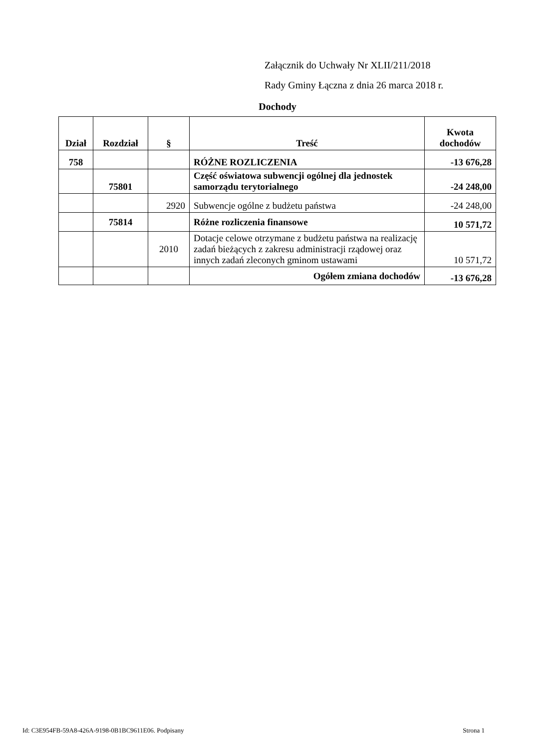Załącznik do Uchwały Nr XLII/211/2018
Rady Gminy Łączna z dnia 26 marca 2018 r.
Dochody
| Dział | Rozdział | § | Treść | Kwota dochodów |
| --- | --- | --- | --- | --- |
| 758 | | | RÓŻNE ROZLICZENIA | -13 676,28 |
| | 75801 | | Część oświatowa subwencji ogólnej dla jednostek samorządu terytorialnego | -24 248,00 |
| | | 2920 | Subwencje ogólne z budżetu państwa | -24 248,00 |
| | 75814 | | Różne rozliczenia finansowe | 10 571,72 |
| | | 2010 | Dotacje celowe otrzymane z budżetu państwa na realizację zadań bieżących z zakresu administracji rządowej oraz innych zadań zleconych gminom ustawami | 10 571,72 |
| | | | Ogółem zmiana dochodów | -13 676,28 |
Id: C3E954FB-59A8-426A-9198-0B1BC9611E06. Podpisany Strona 1